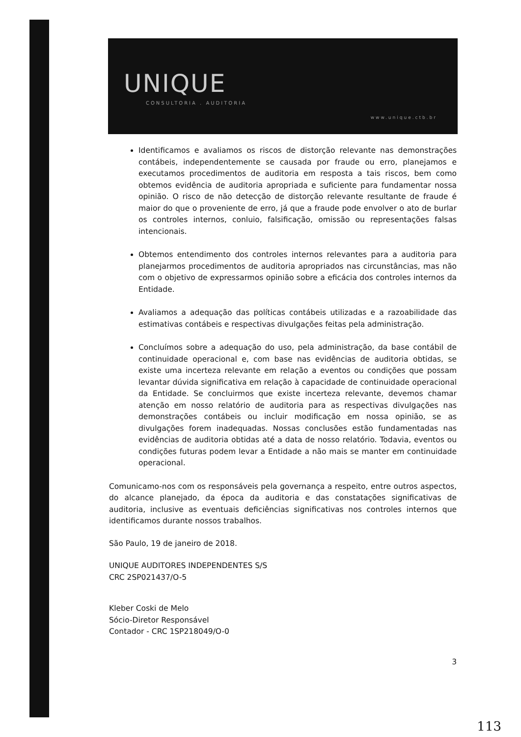UNIQUE
CONSULTORIA . AUDITORIA
www.unique.ctb.br
Identificamos e avaliamos os riscos de distorção relevante nas demonstrações contábeis, independentemente se causada por fraude ou erro, planejamos e executamos procedimentos de auditoria em resposta a tais riscos, bem como obtemos evidência de auditoria apropriada e suficiente para fundamentar nossa opinião. O risco de não detecção de distorção relevante resultante de fraude é maior do que o proveniente de erro, já que a fraude pode envolver o ato de burlar os controles internos, conluio, falsificação, omissão ou representações falsas intencionais.
Obtemos entendimento dos controles internos relevantes para a auditoria para planejarmos procedimentos de auditoria apropriados nas circunstâncias, mas não com o objetivo de expressarmos opinião sobre a eficácia dos controles internos da Entidade.
Avaliamos a adequação das políticas contábeis utilizadas e a razoabilidade das estimativas contábeis e respectivas divulgações feitas pela administração.
Concluímos sobre a adequação do uso, pela administração, da base contábil de continuidade operacional e, com base nas evidências de auditoria obtidas, se existe uma incerteza relevante em relação a eventos ou condições que possam levantar dúvida significativa em relação à capacidade de continuidade operacional da Entidade. Se concluirmos que existe incerteza relevante, devemos chamar atenção em nosso relatório de auditoria para as respectivas divulgações nas demonstrações contábeis ou incluir modificação em nossa opinião, se as divulgações forem inadequadas. Nossas conclusões estão fundamentadas nas evidências de auditoria obtidas até a data de nosso relatório. Todavia, eventos ou condições futuras podem levar a Entidade a não mais se manter em continuidade operacional.
Comunicamo-nos com os responsáveis pela governança a respeito, entre outros aspectos, do alcance planejado, da época da auditoria e das constatações significativas de auditoria, inclusive as eventuais deficiências significativas nos controles internos que identificamos durante nossos trabalhos.
São Paulo, 19 de janeiro de 2018.
UNIQUE AUDITORES INDEPENDENTES S/S
CRC 2SP021437/O-5
Kleber Coski de Melo
Sócio-Diretor Responsável
Contador - CRC 1SP218049/O-0
3
113